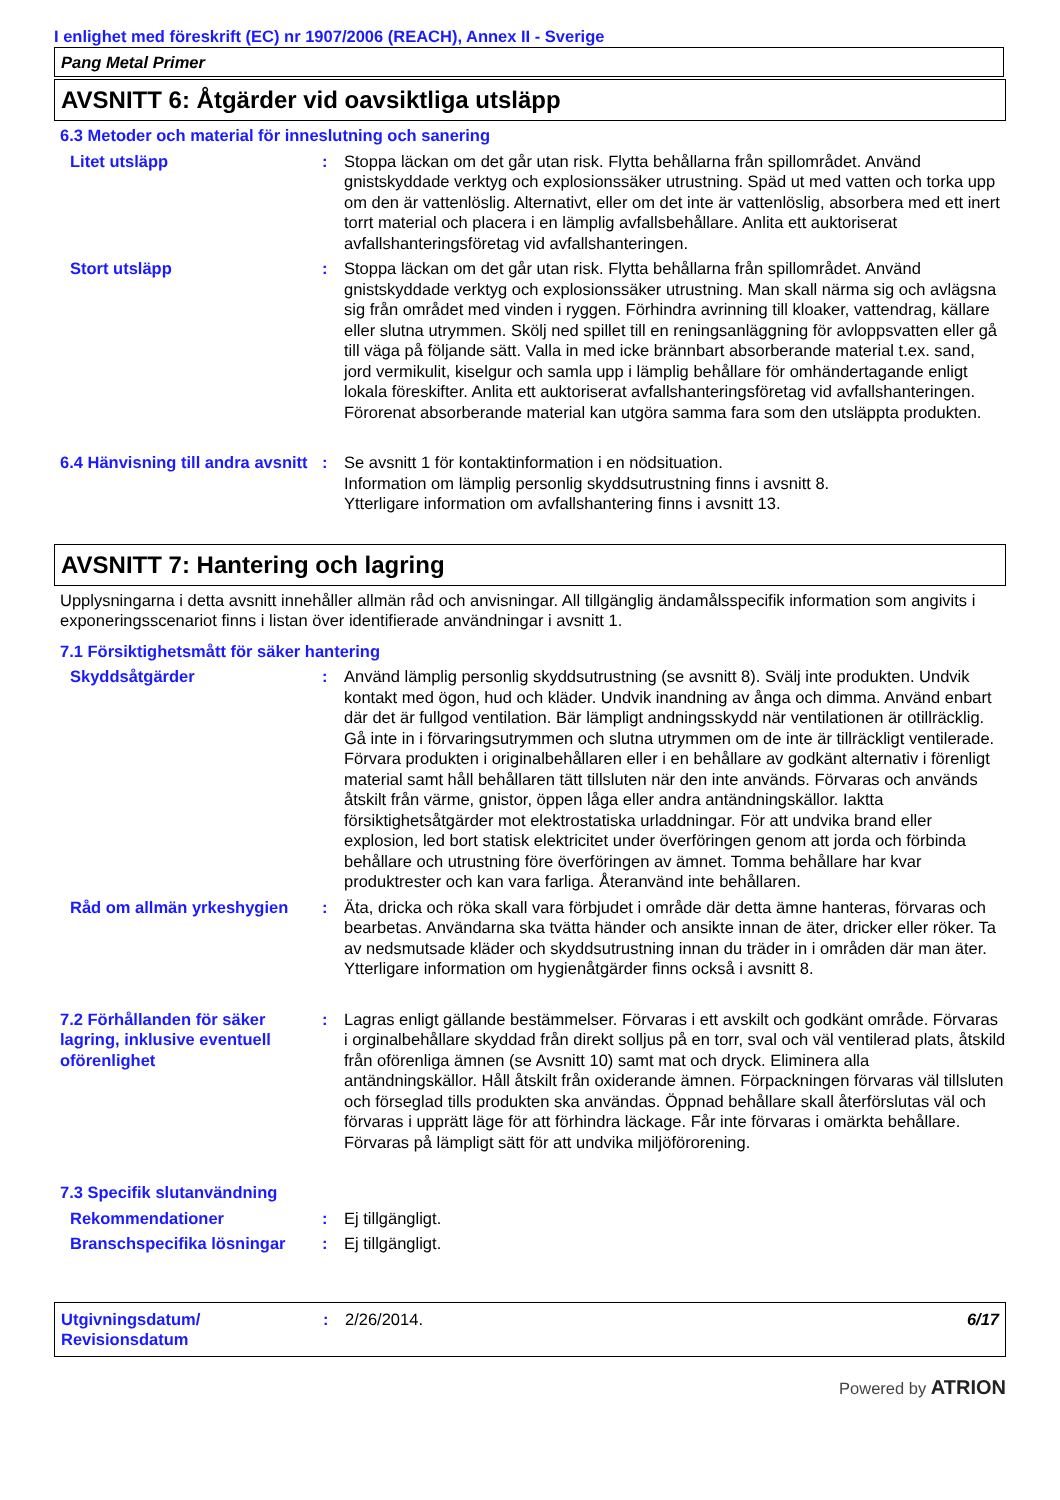I enlighet med föreskrift (EC) nr 1907/2006 (REACH), Annex II - Sverige
Pang Metal Primer
AVSNITT 6: Åtgärder vid oavsiktliga utsläpp
6.3 Metoder och material för inneslutning och sanering
Litet utsläpp : Stoppa läckan om det går utan risk. Flytta behållarna från spillområdet. Använd gnistskyddade verktyg och explosionssäker utrustning. Späd ut med vatten och torka upp om den är vattenlöslig. Alternativt, eller om det inte är vattenlöslig, absorbera med ett inert torrt material och placera i en lämplig avfallsbehållare. Anlita ett auktoriserat avfallshanteringsföretag vid avfallshanteringen.
Stort utsläpp : Stoppa läckan om det går utan risk. Flytta behållarna från spillområdet. Använd gnistskyddade verktyg och explosionssäker utrustning. Man skall närma sig och avlägsna sig från området med vinden i ryggen. Förhindra avrinning till kloaker, vattendrag, källare eller slutna utrymmen. Skölj ned spillet till en reningsanläggning för avloppsvatten eller gå till väga på följande sätt. Valla in med icke brännbart absorberande material t.ex. sand, jord vermikulit, kiselgur och samla upp i lämplig behållare för omhändertagande enligt lokala föreskifter. Anlita ett auktoriserat avfallshanteringsföretag vid avfallshanteringen. Förorenat absorberande material kan utgöra samma fara som den utsläppta produkten.
6.4 Hänvisning till andra avsnitt
: Se avsnitt 1 för kontaktinformation i en nödsituation.
Information om lämplig personlig skyddsutrustning finns i avsnitt 8.
Ytterligare information om avfallshantering finns i avsnitt 13.
AVSNITT 7: Hantering och lagring
Upplysningarna i detta avsnitt innehåller allmän råd och anvisningar. All tillgänglig ändamålsspecifik information som angivits i exponeringsscenariot finns i listan över identifierade användningar i avsnitt 1.
7.1 Försiktighetsmått för säker hantering
Skyddsåtgärder : Använd lämplig personlig skyddsutrustning (se avsnitt 8). Svälj inte produkten. Undvik kontakt med ögon, hud och kläder. Undvik inandning av ånga och dimma. Använd enbart där det är fullgod ventilation. Bär lämpligt andningsskydd när ventilationen är otillräcklig. Gå inte in i förvaringsutrymmen och slutna utrymmen om de inte är tillräckligt ventilerade. Förvara produkten i originalbehållaren eller i en behållare av godkänt alternativ i förenligt material samt håll behållaren tätt tillsluten när den inte används. Förvaras och används åtskilt från värme, gnistor, öppen låga eller andra antändningskällor. Iaktta försiktighetsåtgärder mot elektrostatiska urladdningar. För att undvika brand eller explosion, led bort statisk elektricitet under överföringen genom att jorda och förbinda behållare och utrustning före överföringen av ämnet. Tomma behållare har kvar produktrester och kan vara farliga. Återanvänd inte behållaren.
Råd om allmän yrkeshygien : Äta, dricka och röka skall vara förbjudet i område där detta ämne hanteras, förvaras och bearbetas. Användarna ska tvätta händer och ansikte innan de äter, dricker eller röker. Ta av nedsmutsade kläder och skyddsutrustning innan du träder in i områden där man äter. Ytterligare information om hygienåtgärder finns också i avsnitt 8.
7.2 Förhållanden för säker lagring, inklusive eventuell oförenlighet
: Lagras enligt gällande bestämmelser. Förvaras i ett avskilt och godkänt område. Förvaras i orginalbehållare skyddad från direkt solljus på en torr, sval och väl ventilerad plats, åtskild från oförenliga ämnen (se Avsnitt 10) samt mat och dryck. Eliminera alla antändningskällor. Håll åtskilt från oxiderande ämnen. Förpackningen förvaras väl tillsluten och förseglad tills produkten ska användas. Öppnad behållare skall återförslutas väl och förvaras i upprätt läge för att förhindra läckage. Får inte förvaras i omärkta behållare. Förvaras på lämpligt sätt för att undvika miljöförorening.
7.3 Specifik slutanvändning
Rekommendationer : Ej tillgängligt.
Branschspecifika lösningar
: Ej tillgängligt.
Utgivningsdatum/
Revisionsdatum
: 2/26/2014. 6/17
Powered by ATRION